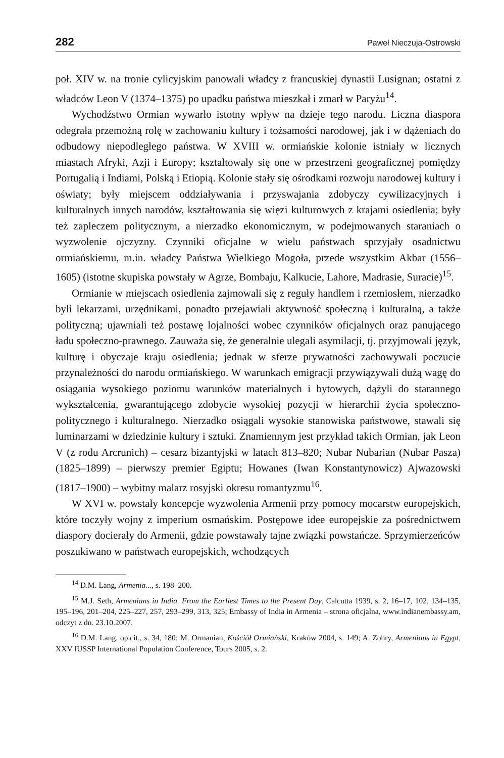282 Paweł Nieczuja-Ostrowski
poł. XIV w. na tronie cylicyjskim panowali władcy z francuskiej dynastii Lusignan; ostatni z władców Leon V (1374–1375) po upadku państwa mieszkał i zmarł w Paryżu<sup>14</sup>.
Wychodźstwo Ormian wywarło istotny wpływ na dzieje tego narodu. Liczna diaspora odegrała przemożną rolę w zachowaniu kultury i tożsamości narodowej, jak i w dążeniach do odbudowy niepodległego państwa. W XVIII w. ormiańskie kolonie istniały w licznych miastach Afryki, Azji i Europy; kształtowały się one w przestrzeni geograficznej pomiędzy Portugalią i Indiami, Polską i Etiopią. Kolonie stały się ośrodkami rozwoju narodowej kultury i oświaty; były miejscem oddziaływania i przyswajania zdobyczy cywilizacyjnych i kulturalnych innych narodów, kształtowania się więzi kulturowych z krajami osiedlenia; były też zapleczem politycznym, a nierzadko ekonomicznym, w podejmowanych staraniach o wyzwolenie ojczyzny. Czynniki oficjalne w wielu państwach sprzyjały osadnictwu ormiańskiemu, m.in. władcy Państwa Wielkiego Mogoła, przede wszystkim Akbar (1556–1605) (istotne skupiska powstały w Agrze, Bombaju, Kalkucie, Lahore, Madrasie, Suracie)<sup>15</sup>.
Ormianie w miejscach osiedlenia zajmowali się z reguły handlem i rzemiosłem, nierzadko byli lekarzami, urzędnikami, ponadto przejawiali aktywność społeczną i kulturalną, a także polityczną; ujawniali też postawę lojalności wobec czynników oficjalnych oraz panującego ładu społeczno-prawnego. Zauważa się, że generalnie ulegali asymilacji, tj. przyjmowali język, kulturę i obyczaje kraju osiedlenia; jednak w sferze prywatności zachowywali poczucie przynależności do narodu ormiańskiego. W warunkach emigracji przywiązywali dużą wagę do osiągania wysokiego poziomu warunków materialnych i bytowych, dążyli do starannego wykształcenia, gwarantującego zdobycie wysokiej pozycji w hierarchii życia społeczno-politycznego i kulturalnego. Nierzadko osiągali wysokie stanowiska państwowe, stawali się luminarzami w dziedzinie kultury i sztuki. Znamiennym jest przykład takich Ormian, jak Leon V (z rodu Arcrunich) – cesarz bizantyjski w latach 813–820; Nubar Nubarian (Nubar Pasza) (1825–1899) – pierwszy premier Egiptu; Howanes (Iwan Konstantynowicz) Ajwazowski (1817–1900) – wybitny malarz rosyjski okresu romantyzmu<sup>16</sup>.
W XVI w. powstały koncepcje wyzwolenia Armenii przy pomocy mocarstw europejskich, które toczyły wojny z imperium osmańskim. Postępowe idee europejskie za pośrednictwem diaspory docierały do Armenii, gdzie powstawały tajne związki powstańcze. Sprzymierzeńców poszukiwano w państwach europejskich, wchodzących
<sup>14</sup> D.M. Lang, Armenia..., s. 198–200.
<sup>15</sup> M.J. Seth, Armenians in India. From the Earliest Times to the Present Day, Calcutta 1939, s. 2, 16–17, 102, 134–135, 195–196, 201–204, 225–227, 257, 293–299, 313, 325; Embassy of India in Armenia – strona oficjalna, www.indianembassy.am, odczyt z dn. 23.10.2007.
<sup>16</sup> D.M. Lang, op.cit., s. 34, 180; M. Ormanian, Kościół Ormiański, Kraków 2004, s. 149; A. Zohry, Armenians in Egypt, XXV IUSSP International Population Conference, Tours 2005, s. 2.